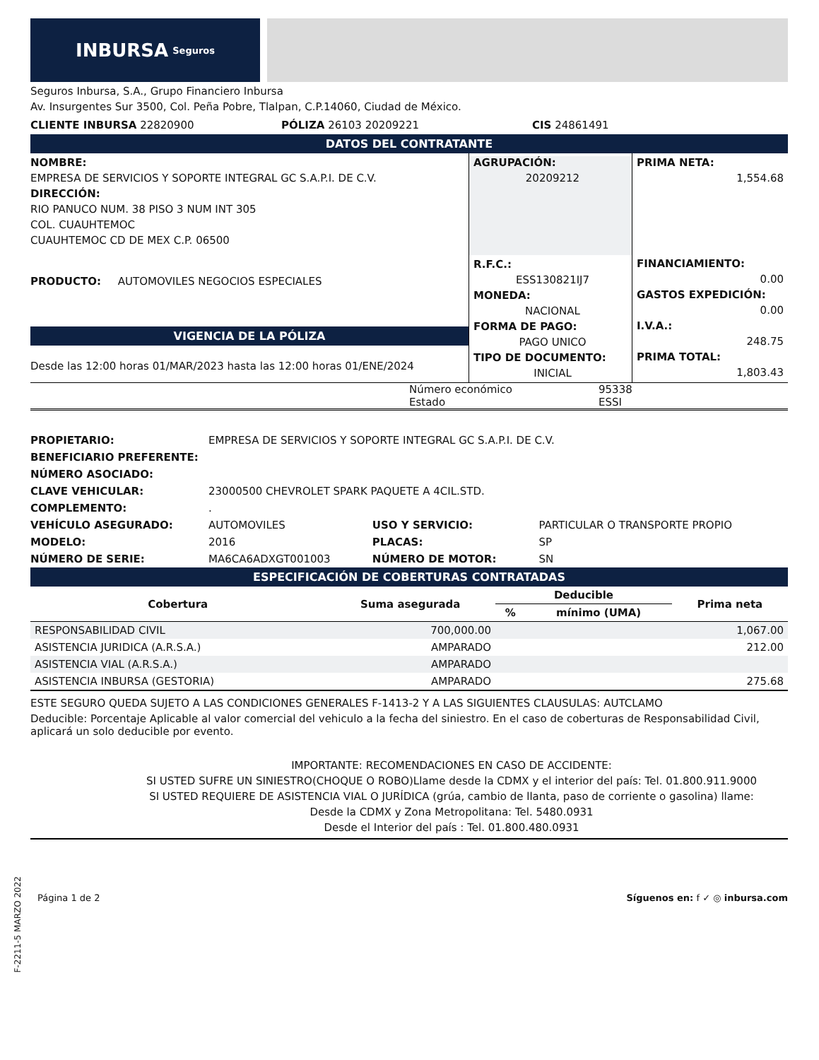F-2211-5 MARZO 2022
INBURSA Seguros
Seguros Inbursa, S.A., Grupo Financiero Inbursa
Av. Insurgentes Sur 3500, Col. Peña Pobre, Tlalpan, C.P.14060, Ciudad de México.
CLIENTE INBURSA 22820900 PÓLIZA 26103 20209221 CIS 24861491
DATOS DEL CONTRATANTE
NOMBRE:
EMPRESA DE SERVICIOS Y SOPORTE INTEGRAL GC S.A.P.I. DE C.V.
DIRECCIÓN:
RIO PANUCO NUM. 38 PISO 3 NUM INT 305
COL. CUAUHTEMOC
CUAUHTEMOC CD DE MEX C.P. 06500
PRODUCTO: AUTOMOVILES NEGOCIOS ESPECIALES
VIGENCIA DE LA PÓLIZA
Desde las 12:00 horas 01/MAR/2023 hasta las 12:00 horas 01/ENE/2024
AGRUPACIÓN:
20209212
R.F.C.:
ESS130821IJ7
MONEDA:
NACIONAL
FORMA DE PAGO:
PAGO UNICO
TIPO DE DOCUMENTO:
INICIAL
PRIMA NETA:
1,554.68
FINANCIAMIENTO:
0.00
GASTOS EXPEDICIÓN:
0.00
I.V.A.:
248.75
PRIMA TOTAL:
1,803.43
Número económico 95338
Estado ESSI
| PROPIETARIO: | EMPRESA DE SERVICIOS Y SOPORTE INTEGRAL GC S.A.P.I. DE C.V. | | |
| BENEFICIARIO PREFERENTE: | | | |
| NÚMERO ASOCIADO: | | | |
| CLAVE VEHICULAR: | 23000500 CHEVROLET SPARK PAQUETE A 4CIL.STD. | | |
| COMPLEMENTO: | . | | |
| VEHÍCULO ASEGURADO: | AUTOMOVILES | USO Y SERVICIO: | PARTICULAR O TRANSPORTE PROPIO |
| MODELO: | 2016 | PLACAS: | SP |
| NÚMERO DE SERIE: | MA6CA6ADXGT001003 | NÚMERO DE MOTOR: | SN |
ESPECIFICACIÓN DE COBERTURAS CONTRATADAS
| Cobertura | Suma asegurada | Deducible | | Prima neta |
| --- | --- | --- | --- | --- |
| | | % | mínimo (UMA) | |
| RESPONSABILIDAD CIVIL | 700,000.00 | | | 1,067.00 |
| ASISTENCIA JURIDICA (A.R.S.A.) | AMPARADO | | | 212.00 |
| ASISTENCIA VIAL (A.R.S.A.) | AMPARADO | | | |
| ASISTENCIA INBURSA (GESTORIA) | AMPARADO | | | 275.68 |
ESTE SEGURO QUEDA SUJETO A LAS CONDICIONES GENERALES F-1413-2 Y A LAS SIGUIENTES CLAUSULAS: AUTCLAMO
Deducible: Porcentaje Aplicable al valor comercial del vehiculo a la fecha del siniestro. En el caso de coberturas de Responsabilidad Civil, aplicará un solo deducible por evento.
IMPORTANTE: RECOMENDACIONES EN CASO DE ACCIDENTE:
SI USTED SUFRE UN SINIESTRO(CHOQUE O ROBO)Llame desde la CDMX y el interior del país: Tel. 01.800.911.9000
SI USTED REQUIERE DE ASISTENCIA VIAL O JURÍDICA (grúa, cambio de llanta, paso de corriente o gasolina) llame:
Desde la CDMX y Zona Metropolitana: Tel. 5480.0931
Desde el Interior del país : Tel. 01.800.480.0931
Página 1 de 2 Síguenos en: f ✓ ◎ inbursa.com